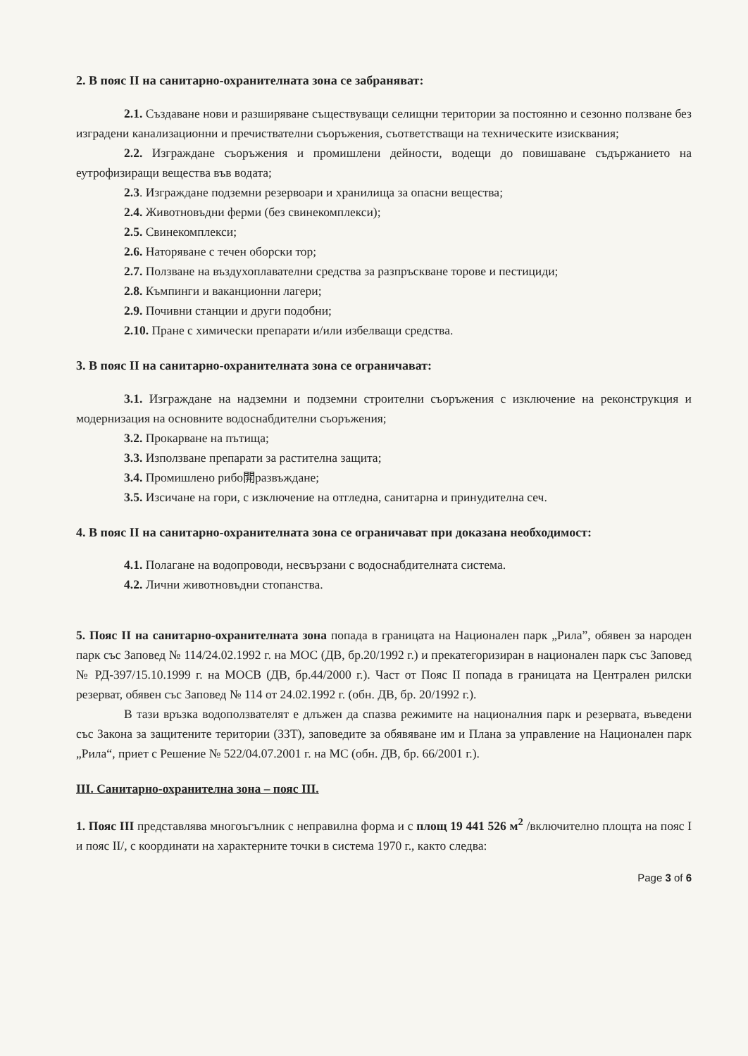2. В пояс II на санитарно-охранителната зона се забраняват:
2.1. Създаване нови и разширяване съществуващи селищни територии за постоянно и сезонно ползване без изградени канализационни и пречиствателни съоръжения, съответстващи на техническите изисквания;
2.2. Изграждане съоръжения и промишлени дейности, водещи до повишаване съдържанието на еутрофизиращи вещества във водата;
2.3. Изграждане подземни резервоари и хранилища за опасни вещества;
2.4. Животновъдни ферми (без свинекомплекси);
2.5. Свинекомплекси;
2.6. Наторяване с течен оборски тор;
2.7. Ползване на въздухоплавателни средства за разпръскване торове и пестициди;
2.8. Къмпинги и ваканционни лагери;
2.9. Почивни станции и други подобни;
2.10. Пране с химически препарати и/или избелващи средства.
3. В пояс II на санитарно-охранителната зона се ограничават:
3.1. Изграждане на надземни и подземни строителни съоръжения с изключение на реконструкция и модернизация на основните водоснабдителни съоръжения;
3.2. Прокарване на пътища;
3.3. Използване препарати за растителна защита;
3.4. Промишлено рибо開развъждане;
3.5. Изсичане на гори, с изключение на отгледна, санитарна и принудителна сеч.
4. В пояс II на санитарно-охранителната зона се ограничават при доказана необходимост:
4.1. Полагане на водопроводи, несвързани с водоснабдителната система.
4.2. Лични животновъдни стопанства.
5. Пояс II на санитарно-охранителната зона попада в границата на Национален парк „Рила”, обявен за народен парк със Заповед № 114/24.02.1992 г. на МОС (ДВ, бр.20/1992 г.) и прекатегоризиран в национален парк със Заповед № РД-397/15.10.1999 г. на МОСВ (ДВ, бр.44/2000 г.). Част от Пояс II попада в границата на Централен рилски резерват, обявен със Заповед № 114 от 24.02.1992 г. (обн. ДВ, бр. 20/1992 г.).
В тази връзка водоползвателят е длъжен да спазва режимите на националния парк и резервата, въведени със Закона за защитените територии (ЗЗТ), заповедите за обявяване им и Плана за управление на Национален парк „Рила“, приет с Решение № 522/04.07.2001 г. на МС (обн. ДВ, бр. 66/2001 г.).
III. Санитарно-охранителна зона – пояс III.
1. Пояс III представлява многоъгълник с неправилна форма и с площ 19 441 526 м<sup>2</sup> /включително площта на пояс I и пояс II/, с координати на характерните точки в система 1970 г., както следва:
Page 3 of 6